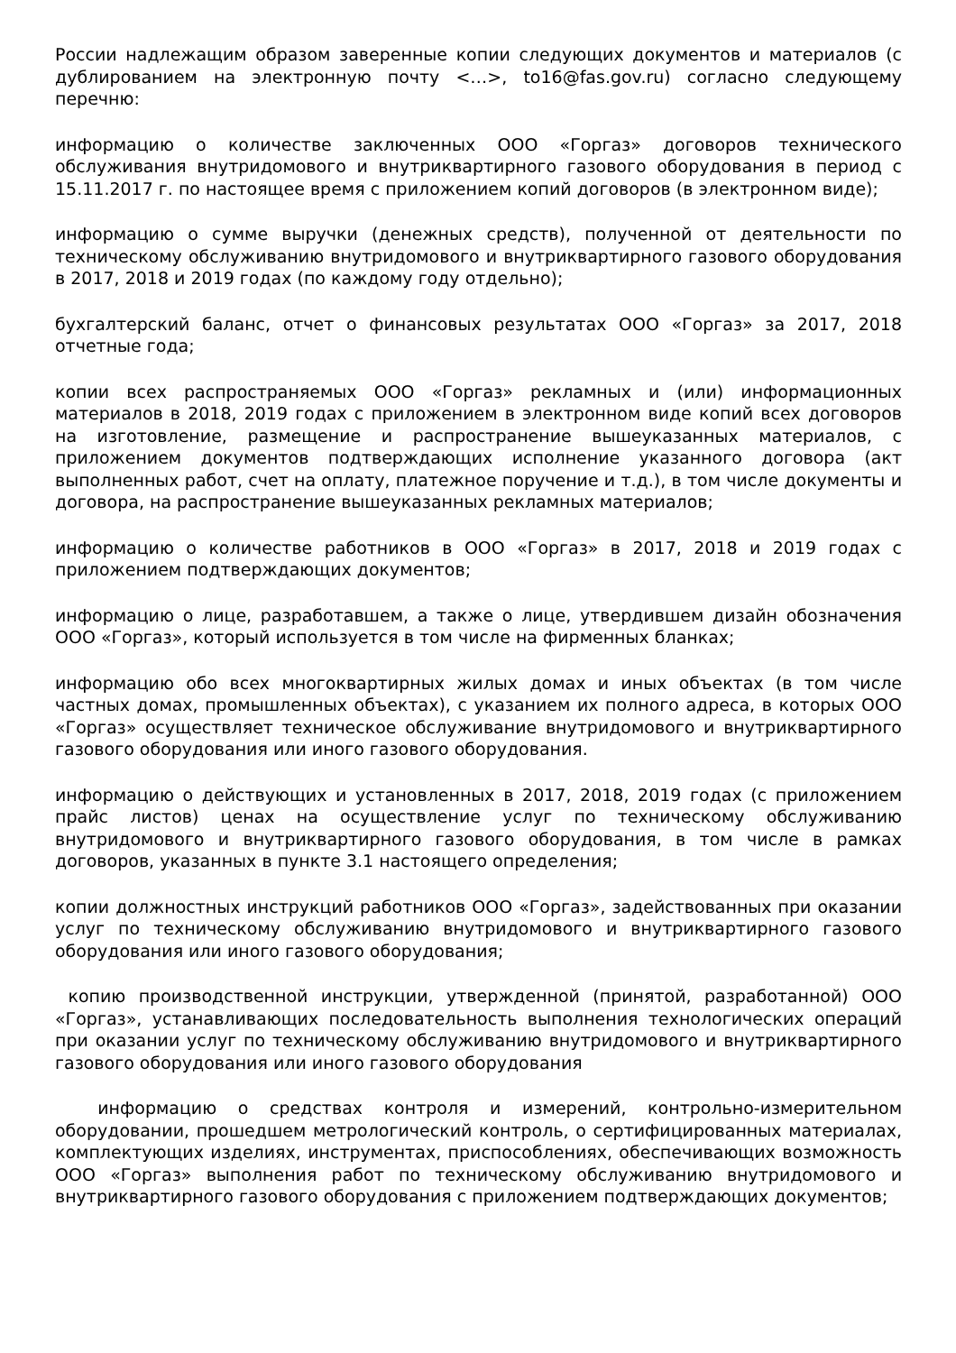России надлежащим образом заверенные копии следующих документов и материалов (с дублированием на электронную почту <…>, to16@fas.gov.ru) согласно следующему перечню:
информацию о количестве заключенных ООО «Горгаз» договоров технического обслуживания внутридомового и внутриквартирного газового оборудования в период с 15.11.2017 г. по настоящее время с приложением копий договоров (в электронном виде);
информацию о сумме выручки (денежных средств), полученной от деятельности по техническому обслуживанию внутридомового и внутриквартирного газового оборудования в 2017, 2018 и 2019 годах (по каждому году отдельно);
бухгалтерский баланс, отчет о финансовых результатах ООО «Горгаз» за 2017, 2018 отчетные года;
копии всех распространяемых ООО «Горгаз» рекламных и (или) информационных материалов в 2018, 2019 годах с приложением в электронном виде копий всех договоров на изготовление, размещение и распространение вышеуказанных материалов, с приложением документов подтверждающих исполнение указанного договора (акт выполненных работ, счет на оплату, платежное поручение и т.д.), в том числе документы и договора, на распространение вышеуказанных рекламных материалов;
информацию о количестве работников в ООО «Горгаз» в 2017, 2018 и 2019 годах с приложением подтверждающих документов;
информацию о лице, разработавшем, а также о лице, утвердившем дизайн обозначения ООО «Горгаз», который используется в том числе на фирменных бланках;
информацию обо всех многоквартирных жилых домах и иных объектах (в том числе частных домах, промышленных объектах), с указанием их полного адреса, в которых ООО «Горгаз» осуществляет техническое обслуживание внутридомового и внутриквартирного газового оборудования или иного газового оборудования.
информацию о действующих и установленных в 2017, 2018, 2019 годах (с приложением прайс листов) ценах на осуществление услуг по техническому обслуживанию внутридомового и внутриквартирного газового оборудования, в том числе в рамках договоров, указанных в пункте 3.1 настоящего определения;
копии должностных инструкций работников ООО «Горгаз», задействованных при оказании услуг по техническому обслуживанию внутридомового и внутриквартирного газового оборудования или иного газового оборудования;
копию производственной инструкции, утвержденной (принятой, разработанной) ООО «Горгаз», устанавливающих последовательность выполнения технологических операций при оказании услуг по техническому обслуживанию внутридомового и внутриквартирного газового оборудования или иного газового оборудования
информацию о средствах контроля и измерений, контрольно-измерительном оборудовании, прошедшем метрологический контроль, о сертифицированных материалах, комплектующих изделиях, инструментах, приспособлениях, обеспечивающих возможность ООО «Горгаз» выполнения работ по техническому обслуживанию внутридомового и внутриквартирного газового оборудования с приложением подтверждающих документов;